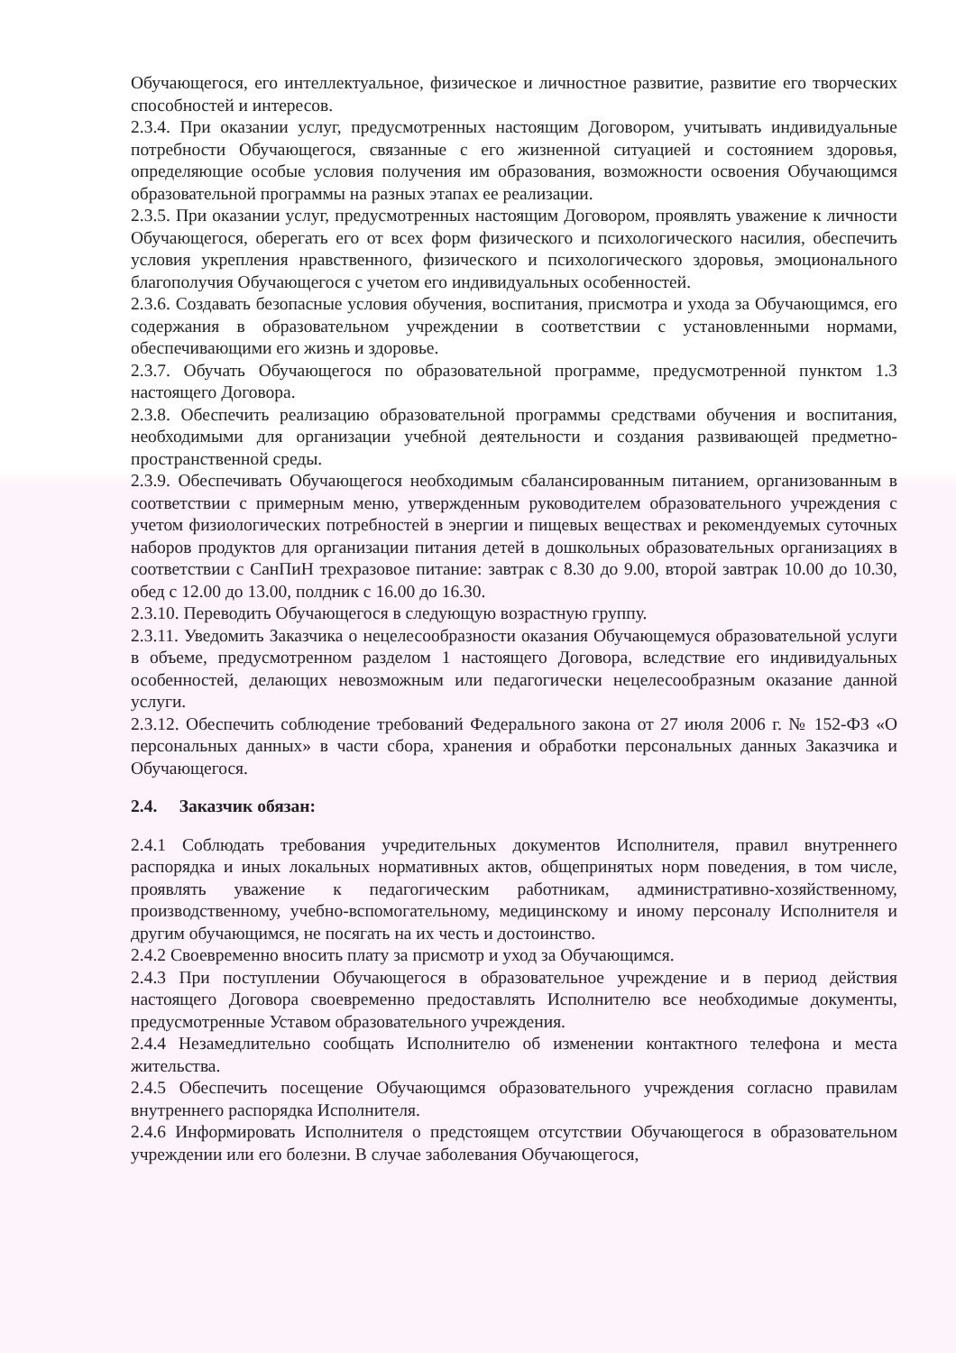Обучающегося, его интеллектуальное, физическое и личностное развитие, развитие его творческих способностей и интересов.
2.3.4. При оказании услуг, предусмотренных настоящим Договором, учитывать индивидуальные потребности Обучающегося, связанные с его жизненной ситуацией и состоянием здоровья, определяющие особые условия получения им образования, возможности освоения Обучающимся образовательной программы на разных этапах ее реализации.
2.3.5. При оказании услуг, предусмотренных настоящим Договором, проявлять уважение к личности Обучающегося, оберегать его от всех форм физического и психологического насилия, обеспечить условия укрепления нравственного, физического и психологического здоровья, эмоционального благополучия Обучающегося с учетом его индивидуальных особенностей.
2.3.6. Создавать безопасные условия обучения, воспитания, присмотра и ухода за Обучающимся, его содержания в образовательном учреждении в соответствии с установленными нормами, обеспечивающими его жизнь и здоровье.
2.3.7. Обучать Обучающегося по образовательной программе, предусмотренной пунктом 1.3 настоящего Договора.
2.3.8. Обеспечить реализацию образовательной программы средствами обучения и воспитания, необходимыми для организации учебной деятельности и создания развивающей предметно-пространственной среды.
2.3.9. Обеспечивать Обучающегося необходимым сбалансированным питанием, организованным в соответствии с примерным меню, утвержденным руководителем образовательного учреждения с учетом физиологических потребностей в энергии и пищевых веществах и рекомендуемых суточных наборов продуктов для организации питания детей в дошкольных образовательных организациях в соответствии с СанПиН трехразовое питание: завтрак с 8.30 до 9.00, второй завтрак 10.00 до 10.30, обед с 12.00 до 13.00, полдник с 16.00 до 16.30.
2.3.10. Переводить Обучающегося в следующую возрастную группу.
2.3.11. Уведомить Заказчика о нецелесообразности оказания Обучающемуся образовательной услуги в объеме, предусмотренном разделом 1 настоящего Договора, вследствие его индивидуальных особенностей, делающих невозможным или педагогически нецелесообразным оказание данной услуги.
2.3.12. Обеспечить соблюдение требований Федерального закона от 27 июля 2006 г. № 152-ФЗ «О персональных данных» в части сбора, хранения и обработки персональных данных Заказчика и Обучающегося.
2.4. Заказчик обязан:
2.4.1 Соблюдать требования учредительных документов Исполнителя, правил внутреннего распорядка и иных локальных нормативных актов, общепринятых норм поведения, в том числе, проявлять уважение к педагогическим работникам, административно-хозяйственному, производственному, учебно-вспомогательному, медицинскому и иному персоналу Исполнителя и другим обучающимся, не посягать на их честь и достоинство.
2.4.2 Своевременно вносить плату за присмотр и уход за Обучающимся.
2.4.3 При поступлении Обучающегося в образовательное учреждение и в период действия настоящего Договора своевременно предоставлять Исполнителю все необходимые документы, предусмотренные Уставом образовательного учреждения.
2.4.4 Незамедлительно сообщать Исполнителю об изменении контактного телефона и места жительства.
2.4.5 Обеспечить посещение Обучающимся образовательного учреждения согласно правилам внутреннего распорядка Исполнителя.
2.4.6 Информировать Исполнителя о предстоящем отсутствии Обучающегося в образовательном учреждении или его болезни. В случае заболевания Обучающегося,